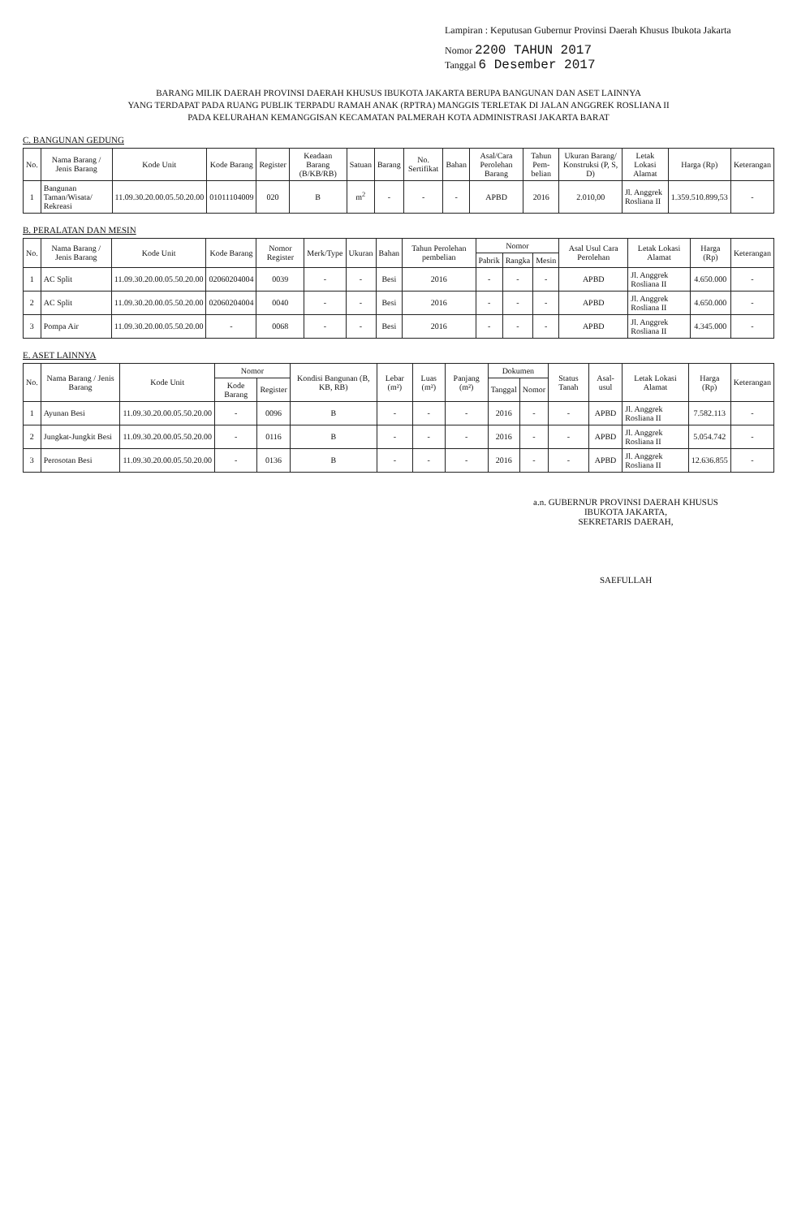Lampiran : Keputusan Gubernur Provinsi Daerah Khusus Ibukota Jakarta
Nomor 2200 TAHUN 2017
Tanggal 6 Desember 2017
BARANG MILIK DAERAH PROVINSI DAERAH KHUSUS IBUKOTA JAKARTA BERUPA BANGUNAN DAN ASET LAINNYA
YANG TERDAPAT PADA RUANG PUBLIK TERPADU RAMAH ANAK (RPTRA) MANGGIS TERLETAK DI JALAN ANGGREK ROSLIANA II
PADA KELURAHAN KEMANGGISAN KECAMATAN PALMERAH KOTA ADMINISTRASI JAKARTA BARAT
C. BANGUNAN GEDUNG
| No. | Nama Barang / Jenis Barang | Kode Unit | Kode Barang | Register | Keadaan Barang (B/KB/RB) | Satuan | Barang | No. Sertifikat | Bahan | Asal/Cara Perolehan Barang | Tahun Pem-belian | Ukuran Barang/ Konstruksi (P, S, D) | Letak Lokasi Alamat | Harga (Rp) | Keterangan |
| --- | --- | --- | --- | --- | --- | --- | --- | --- | --- | --- | --- | --- | --- | --- | --- |
| 1 | Bangunan Taman/Wisata/ Rekreasi | 11.09.30.20.00.05.50.20.00 | 01011104009 | 020 | B | m<sup>2</sup> | - | - | - | APBD | 2016 | 2.010,00 | Jl. Anggrek Rosliana II | 1.359.510.899,53 | - |
B. PERALATAN DAN MESIN
| No. | Nama Barang / Jenis Barang | Kode Unit | Kode Barang | Nomor Register | Merk/Type | Ukuran | Bahan | Tahun Perolehan pembelian | Nomor | | | Asal Usul Cara Perolehan | Letak Lokasi Alamat | Harga (Rp) | Keterangan |
| --- | --- | --- | --- | --- | --- | --- | --- | --- | --- | --- | --- | --- | --- | --- | --- |
| | | | | | | | | | Pabrik | Rangka | Mesin | | | | |
| 1 | AC Split | 11.09.30.20.00.05.50.20.00 | 02060204004 | 0039 | - | - | Besi | 2016 | - | - | - | APBD | Jl. Anggrek Rosliana II | 4.650.000 | - |
| 2 | AC Split | 11.09.30.20.00.05.50.20.00 | 02060204004 | 0040 | - | - | Besi | 2016 | - | - | - | APBD | Jl. Anggrek Rosliana II | 4.650.000 | - |
| 3 | Pompa Air | 11.09.30.20.00.05.50.20.00 | - | 0068 | - | - | Besi | 2016 | - | - | - | APBD | Jl. Anggrek Rosliana II | 4.345.000 | - |
E. ASET LAINNYA
| No. | Nama Barang / Jenis Barang | Kode Unit | Nomor | | Kondisi Bangunan (B, KB, RB) | Lebar (m²) | Luas (m²) | Panjang (m²) | Dokumen | | Status Tanah | Asal-usul | Letak Lokasi Alamat | Harga (Rp) | Keterangan |
| --- | --- | --- | --- | --- | --- | --- | --- | --- | --- | --- | --- | --- | --- | --- | --- |
| | | | Kode Barang | Register | | | | | Tanggal | Nomor | | | | | |
| 1 | Ayunan Besi | 11.09.30.20.00.05.50.20.00 | - | 0096 | B | - | - | - | 2016 | - | - | APBD | Jl. Anggrek Rosliana II | 7.582.113 | - |
| 2 | Jungkat-Jungkit Besi | 11.09.30.20.00.05.50.20.00 | - | 0116 | B | - | - | - | 2016 | - | - | APBD | Jl. Anggrek Rosliana II | 5.054.742 | - |
| 3 | Perosotan Besi | 11.09.30.20.00.05.50.20.00 | - | 0136 | B | - | - | - | 2016 | - | - | APBD | Jl. Anggrek Rosliana II | 12.636.855 | - |
a.n. GUBERNUR PROVINSI DAERAH KHUSUS
IBUKOTA JAKARTA,
SEKRETARIS DAERAH,
SAEFULLAH